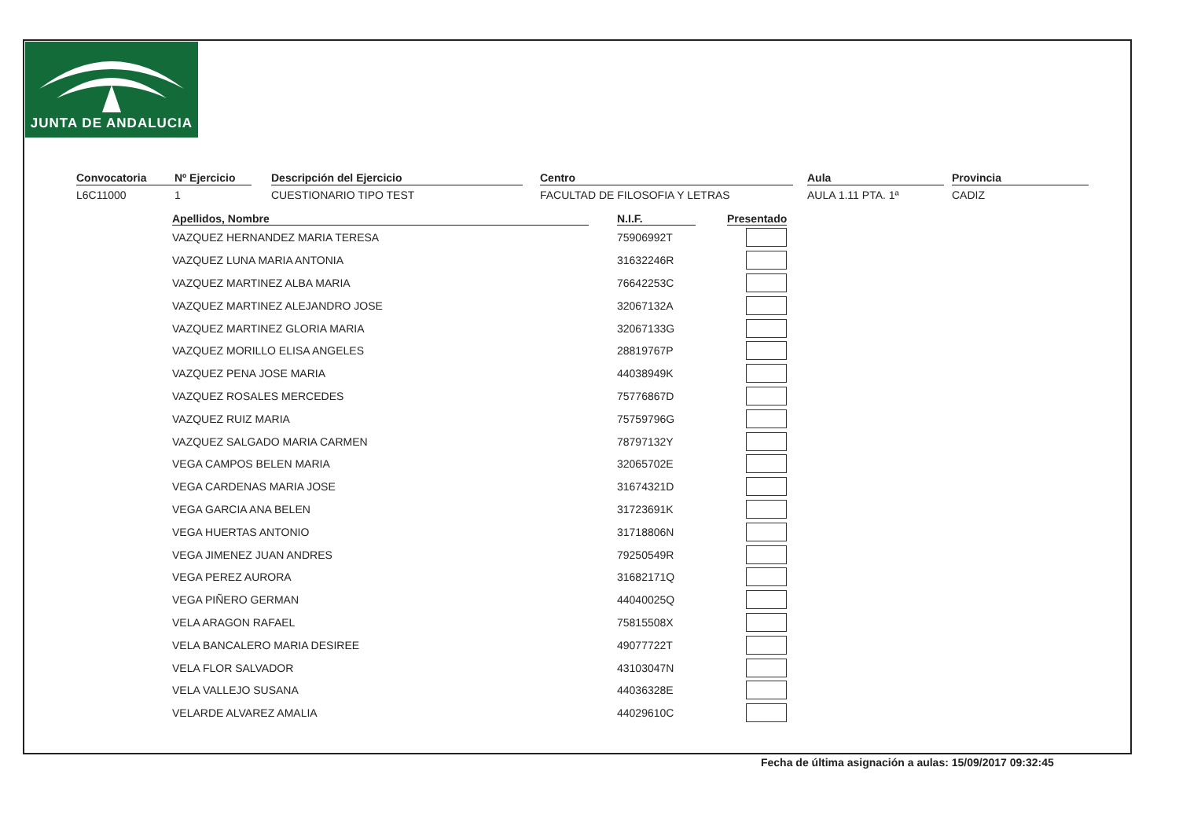JUNTA DE ANDALUCIA
Convocatoria
L6C11000
Nº Ejercicio
1
Descripción del Ejercicio
CUESTIONARIO TIPO TEST
Centro
FACULTAD DE FILOSOFIA Y LETRAS
Aula
AULA 1.11 PTA. 1ª
Provincia
CADIZ
| Apellidos, Nombre | N.I.F. | Presentado |
| --- | --- | --- |
| VAZQUEZ HERNANDEZ MARIA TERESA | 75906992T | |
| VAZQUEZ LUNA MARIA ANTONIA | 31632246R | |
| VAZQUEZ MARTINEZ ALBA MARIA | 76642253C | |
| VAZQUEZ MARTINEZ ALEJANDRO JOSE | 32067132A | |
| VAZQUEZ MARTINEZ GLORIA MARIA | 32067133G | |
| VAZQUEZ MORILLO ELISA ANGELES | 28819767P | |
| VAZQUEZ PENA JOSE MARIA | 44038949K | |
| VAZQUEZ ROSALES MERCEDES | 75776867D | |
| VAZQUEZ RUIZ MARIA | 75759796G | |
| VAZQUEZ SALGADO MARIA CARMEN | 78797132Y | |
| VEGA CAMPOS BELEN MARIA | 32065702E | |
| VEGA CARDENAS MARIA JOSE | 31674321D | |
| VEGA GARCIA ANA BELEN | 31723691K | |
| VEGA HUERTAS ANTONIO | 31718806N | |
| VEGA JIMENEZ JUAN ANDRES | 79250549R | |
| VEGA PEREZ AURORA | 31682171Q | |
| VEGA PIÑERO GERMAN | 44040025Q | |
| VELA ARAGON RAFAEL | 75815508X | |
| VELA BANCALERO MARIA DESIREE | 49077722T | |
| VELA FLOR SALVADOR | 43103047N | |
| VELA VALLEJO SUSANA | 44036328E | |
| VELARDE ALVAREZ AMALIA | 44029610C | |
Fecha de última asignación a aulas: 15/09/2017 09:32:45